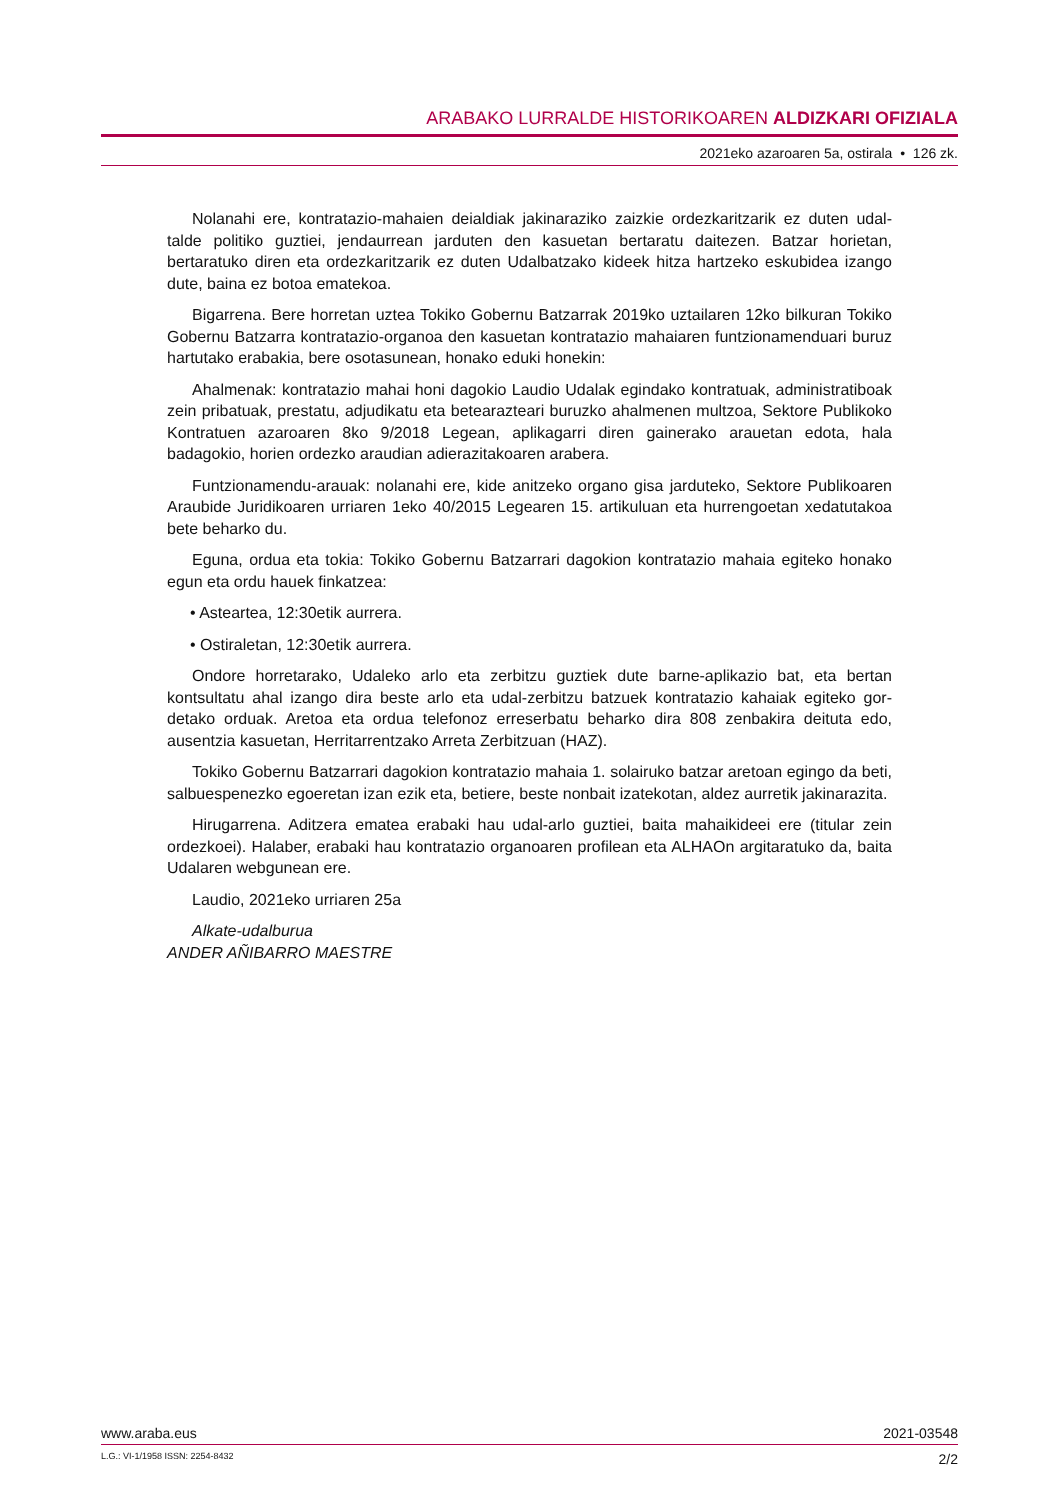ARABAKO LURRALDE HISTORIKOAREN ALDIZKARI OFIZIALA
2021eko azaroaren 5a, ostirala • 126 zk.
Nolanahi ere, kontratazio-mahaien deialdiak jakinaraziko zaizkie ordezkaritzarik ez duten udal-talde politiko guztiei, jendaurrean jarduten den kasuetan bertaratu daitezen. Batzar horietan, bertaratuko diren eta ordezkaritzarik ez duten Udalbatzako kideek hitza hartzeko eskubidea izango dute, baina ez botoa ematekoa.
Bigarrena. Bere horretan uztea Tokiko Gobernu Batzarrak 2019ko uztailaren 12ko bilkuran Tokiko Gobernu Batzarra kontratazio-organoa den kasuetan kontratazio mahaiaren funtziona­menduari buruz hartutako erabakia, bere osotasunean, honako eduki honekin:
Ahalmenak: kontratazio mahai honi dagokio Laudio Udalak egindako kontratuak, administra­tiboak zein pribatuak, prestatu, adjudikatu eta betearazteari buruzko ahalmenen multzoa, Sektore Publikoko Kontratuen azaroaren 8ko 9/2018 Legean, aplikagarri diren gainerako arauetan edota, hala badagokio, horien ordezko araudian adierazitakoaren arabera.
Funtzionamendu-arauak: nolanahi ere, kide anitzeko organo gisa jarduteko, Sektore Publi­koaren Araubide Juridikoaren urriaren 1eko 40/2015 Legearen 15. artikuluan eta hurrengoetan xedatutakoa bete beharko du.
Eguna, ordua eta tokia: Tokiko Gobernu Batzarrari dagokion kontratazio mahaia egiteko honako egun eta ordu hauek finkatzea:
• Asteartea, 12:30etik aurrera.
• Ostiraletan, 12:30etik aurrera.
Ondore horretarako, Udaleko arlo eta zerbitzu guztiek dute barne-aplikazio bat, eta bertan kontsultatu ahal izango dira beste arlo eta udal-zerbitzu batzuek kontratazio kahaiak egiteko gor­detako orduak. Aretoa eta ordua telefonoz erreserbatu beharko dira 808 zenbakira deituta edo, ausentzia kasuetan, Herritarrentzako Arreta Zerbitzuan (HAZ).
Tokiko Gobernu Batzarrari dagokion kontratazio mahaia 1. solairuko batzar aretoan egingo da beti, salbuespenezko egoeretan izan ezik eta, betiere, beste nonbait izatekotan, aldez aurretik jakinarazita.
Hirugarrena. Aditzera ematea erabaki hau udal-arlo guztiei, baita mahaikideei ere (titular zein ordezkoei). Halaber, erabaki hau kontratazio organoaren profilean eta ALHAOn argitaratuko da, baita Udalaren webgunean ere.
Laudio, 2021eko urriaren 25a
Alkate-udalburua
ANDER AÑIBARRO MAESTRE
www.araba.eus 2021-03548
L.G.: VI-1/1958 ISSN: 2254-8432 2/2